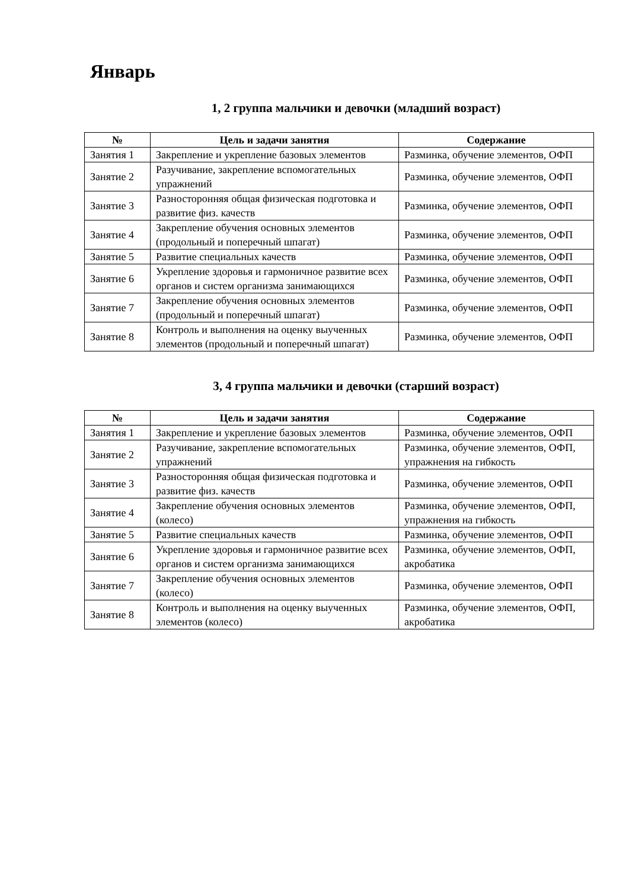Январь
1, 2 группа мальчики и девочки (младший возраст)
| № | Цель и задачи занятия | Содержание |
| --- | --- | --- |
| Занятия 1 | Закрепление и укрепление базовых элементов | Разминка, обучение элементов, ОФП |
| Занятие 2 | Разучивание, закрепление вспомогательных упражнений | Разминка, обучение элементов, ОФП |
| Занятие 3 | Разносторонняя общая физическая подготовка и развитие физ. качеств | Разминка, обучение элементов, ОФП |
| Занятие 4 | Закрепление обучения основных элементов (продольный и поперечный шпагат) | Разминка, обучение элементов, ОФП |
| Занятие 5 | Развитие специальных качеств | Разминка, обучение элементов, ОФП |
| Занятие 6 | Укрепление здоровья и гармоничное развитие всех органов и систем организма занимающихся | Разминка, обучение элементов, ОФП |
| Занятие 7 | Закрепление обучения основных элементов (продольный и поперечный шпагат) | Разминка, обучение элементов, ОФП |
| Занятие 8 | Контроль и выполнения на оценку выученных элементов (продольный и поперечный шпагат) | Разминка, обучение элементов, ОФП |
3, 4 группа мальчики и девочки (старший возраст)
| № | Цель и задачи занятия | Содержание |
| --- | --- | --- |
| Занятия 1 | Закрепление и укрепление базовых элементов | Разминка, обучение элементов, ОФП |
| Занятие 2 | Разучивание, закрепление вспомогательных упражнений | Разминка, обучение элементов, ОФП, упражнения на гибкость |
| Занятие 3 | Разносторонняя общая физическая подготовка и развитие физ. качеств | Разминка, обучение элементов, ОФП |
| Занятие 4 | Закрепление обучения основных элементов (колесо) | Разминка, обучение элементов, ОФП, упражнения на гибкость |
| Занятие 5 | Развитие специальных качеств | Разминка, обучение элементов, ОФП |
| Занятие 6 | Укрепление здоровья и гармоничное развитие всех органов и систем организма занимающихся | Разминка, обучение элементов, ОФП, акробатика |
| Занятие 7 | Закрепление обучения основных элементов (колесо) | Разминка, обучение элементов, ОФП |
| Занятие 8 | Контроль и выполнения на оценку выученных элементов (колесо) | Разминка, обучение элементов, ОФП, акробатика |